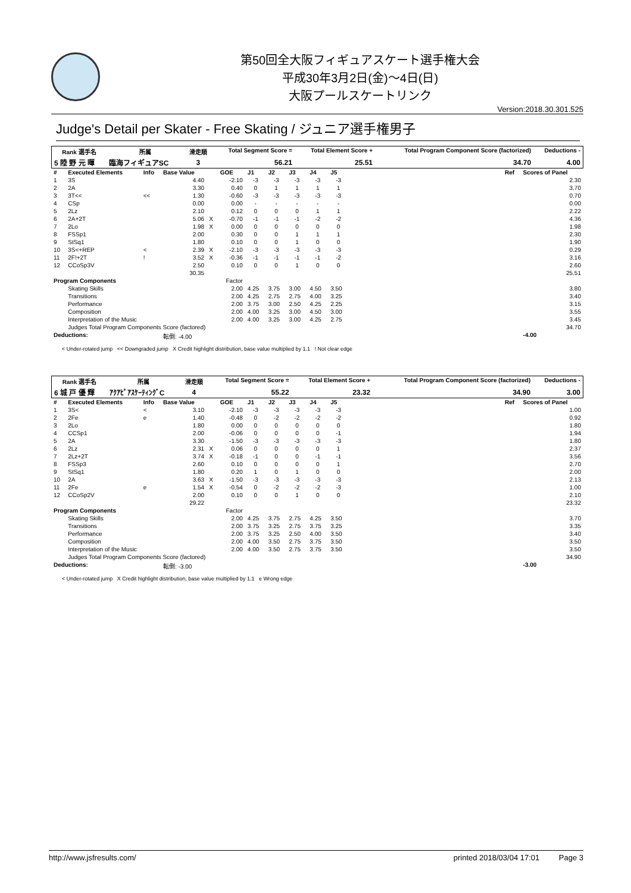第50回全大阪フィギュアスケート選手権大会
平成30年3月2日(金)～4日(日)
大阪プールスケートリンク
Version:2018.30.301.525
Judge's Detail per Skater - Free Skating / ジュニア選手権男子
| Rank 選手名 | 所属 | 滑走順 | Total Segment Score = | Total Element Score + | Total Program Component Score (factorized) | Deductions - |
| --- | --- | --- | --- | --- | --- | --- |
| 5 陸 野 元 暉 | 臨海フィギュアSC | 3 | 56.21 | 25.51 | 34.70 | 4.00 |
| # | Executed Elements | Info | Base Value | | GOE | J1 | J2 | J3 | J4 | J5 | | Ref | Scores of Panel |
| --- | --- | --- | --- | --- | --- | --- | --- | --- | --- | --- | --- | --- | --- |
| 1 | 3S | | 4.40 | | -2.10 | -3 | -3 | -3 | -3 | -3 | | | 2.30 |
| 2 | 2A | | 3.30 | | 0.40 | 0 | 1 | 1 | 1 | 1 | | | 3.70 |
| 3 | 3T<< | << | 1.30 | | -0.60 | -3 | -3 | -3 | -3 | -3 | | | 0.70 |
| 4 | CSp | | 0.00 | | 0.00 | - | - | - | - | - | | | 0.00 |
| 5 | 2Lz | | 2.10 | | 0.12 | 0 | 0 | 0 | 1 | 1 | | | 2.22 |
| 6 | 2A+2T | | 5.06 | X | -0.70 | -1 | -1 | -1 | -2 | -2 | | | 4.36 |
| 7 | 2Lo | | 1.98 | X | 0.00 | 0 | 0 | 0 | 0 | 0 | | | 1.98 |
| 8 | FSSp1 | | 2.00 | | 0.30 | 0 | 0 | 1 | 1 | 1 | | | 2.30 |
| 9 | StSq1 | | 1.80 | | 0.10 | 0 | 0 | 1 | 0 | 0 | | | 1.90 |
| 10 | 3S<+REP | < | 2.39 | X | -2.10 | -3 | -3 | -3 | -3 | -3 | | | 0.29 |
| 11 | 2F!+2T | ! | 3.52 | X | -0.36 | -1 | -1 | -1 | -1 | -2 | | | 3.16 |
| 12 | CCoSp3V | | 2.50 | | 0.10 | 0 | 0 | 1 | 0 | 0 | | | 2.60 |
| | | | 30.35 | | | | | | | | | | 25.51 |
| Program Components | | | | | Factor | | | | | | | | |
| | Skating Skills | | | | 2.00 | 4.25 | 3.75 | 3.00 | 4.50 | 3.50 | | | 3.80 |
| | Transitions | | | | 2.00 | 4.25 | 2.75 | 2.75 | 4.00 | 3.25 | | | 3.40 |
| | Performance | | | | 2.00 | 3.75 | 3.00 | 2.50 | 4.25 | 2.25 | | | 3.15 |
| | Composition | | | | 2.00 | 4.00 | 3.25 | 3.00 | 4.50 | 3.00 | | | 3.55 |
| | Interpretation of the Music | | | | 2.00 | 4.00 | 3.25 | 3.00 | 4.25 | 2.75 | | | 3.45 |
| | Judges Total Program Components Score (factored) | | | | | | | | | | | | 34.70 |
| Deductions: | | | 転倒: -4.00 | | | | | | | | | | -4.00 |
< Under-rotated jump << Downgraded jump X Credit highlight distribution, base value multiplied by 1.1 ! Not clear edge
| Rank 選手名 | 所属 | 滑走順 | Total Segment Score = | Total Element Score + | Total Program Component Score (factorized) | Deductions - |
| --- | --- | --- | --- | --- | --- | --- |
| 6 城 戸 優 輝 | ｱｸｱﾋﾟｱｽｹｰﾃｨﾝｸﾞC | 4 | 55.22 | 23.32 | 34.90 | 3.00 |
| # | Executed Elements | Info | Base Value | | GOE | J1 | J2 | J3 | J4 | J5 | | Ref | Scores of Panel |
| --- | --- | --- | --- | --- | --- | --- | --- | --- | --- | --- | --- | --- | --- |
| 1 | 3S< | < | 3.10 | | -2.10 | -3 | -3 | -3 | -3 | -3 | | | 1.00 |
| 2 | 2Fe | e | 1.40 | | -0.48 | 0 | -2 | -2 | -2 | -2 | | | 0.92 |
| 3 | 2Lo | | 1.80 | | 0.00 | 0 | 0 | 0 | 0 | 0 | | | 1.80 |
| 4 | CCSp1 | | 2.00 | | -0.06 | 0 | 0 | 0 | 0 | -1 | | | 1.94 |
| 5 | 2A | | 3.30 | | -1.50 | -3 | -3 | -3 | -3 | -3 | | | 1.80 |
| 6 | 2Lz | | 2.31 | X | 0.06 | 0 | 0 | 0 | 0 | 1 | | | 2.37 |
| 7 | 2Lz+2T | | 3.74 | X | -0.18 | -1 | 0 | 0 | -1 | -1 | | | 3.56 |
| 8 | FSSp3 | | 2.60 | | 0.10 | 0 | 0 | 0 | 0 | 1 | | | 2.70 |
| 9 | StSq1 | | 1.80 | | 0.20 | 1 | 0 | 1 | 0 | 0 | | | 2.00 |
| 10 | 2A | | 3.63 | X | -1.50 | -3 | -3 | -3 | -3 | -3 | | | 2.13 |
| 11 | 2Fe | e | 1.54 | X | -0.54 | 0 | -2 | -2 | -2 | -3 | | | 1.00 |
| 12 | CCoSp2V | | 2.00 | | 0.10 | 0 | 0 | 1 | 0 | 0 | | | 2.10 |
| | | | 29.22 | | | | | | | | | | 23.32 |
| Program Components | | | | | Factor | | | | | | | | |
| | Skating Skills | | | | 2.00 | 4.25 | 3.75 | 2.75 | 4.25 | 3.50 | | | 3.70 |
| | Transitions | | | | 2.00 | 3.75 | 3.25 | 2.75 | 3.75 | 3.25 | | | 3.35 |
| | Performance | | | | 2.00 | 3.75 | 3.25 | 2.50 | 4.00 | 3.50 | | | 3.40 |
| | Composition | | | | 2.00 | 4.00 | 3.50 | 2.75 | 3.75 | 3.50 | | | 3.50 |
| | Interpretation of the Music | | | | 2.00 | 4.00 | 3.50 | 2.75 | 3.75 | 3.50 | | | 3.50 |
| | Judges Total Program Components Score (factored) | | | | | | | | | | | | 34.90 |
| Deductions: | | | 転倒: -3.00 | | | | | | | | | | -3.00 |
< Under-rotated jump X Credit highlight distribution, base value multiplied by 1.1 e Wrong edge
http://www.jsfresults.com/ printed 2018/03/04 17:01 Page 3